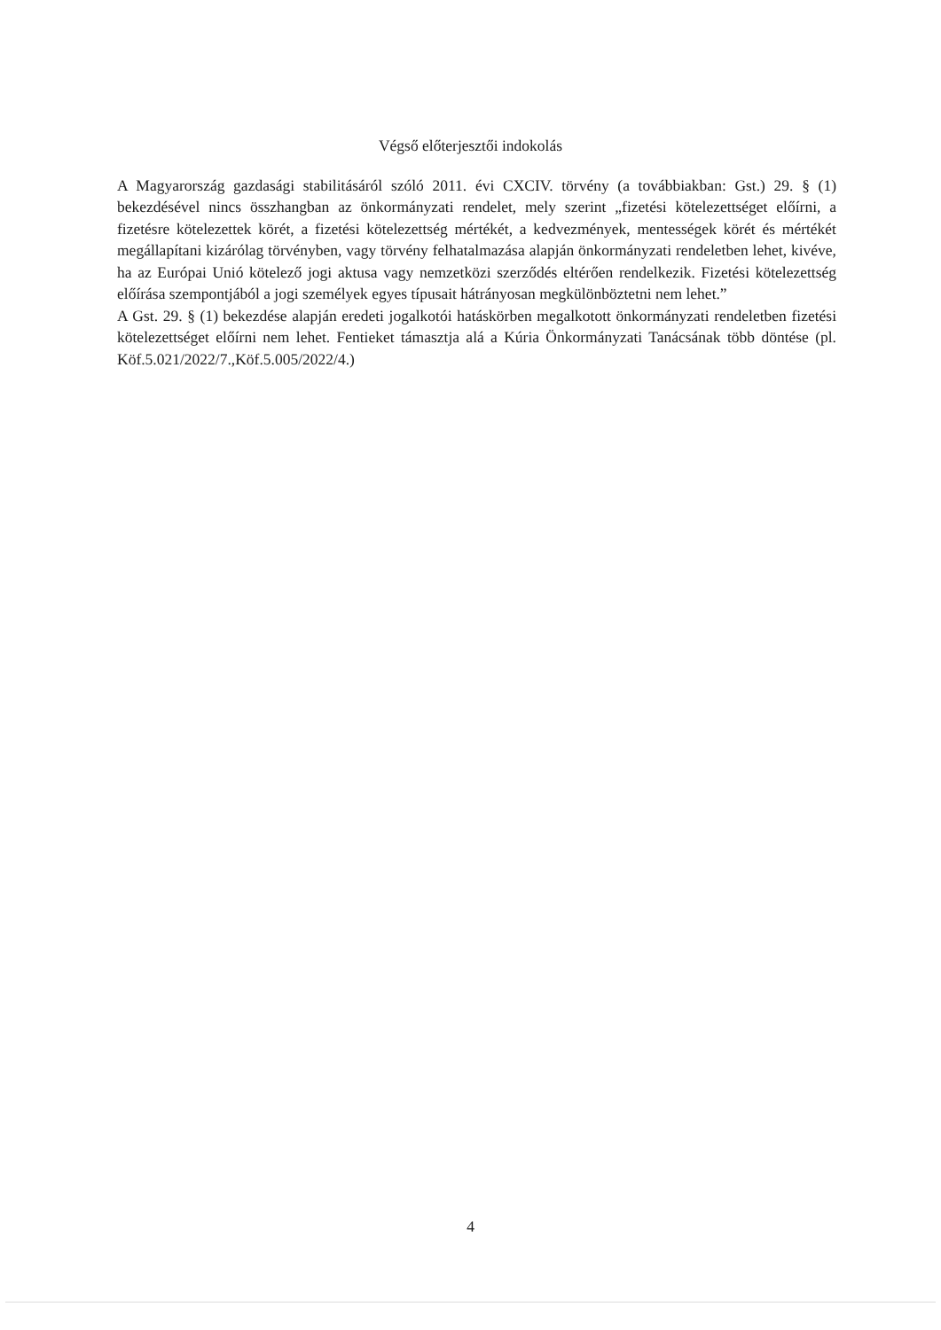Végső előterjesztői indokolás
A Magyarország gazdasági stabilitásáról szóló 2011. évi CXCIV. törvény (a továbbiakban: Gst.) 29. § (1) bekezdésével nincs összhangban az önkormányzati rendelet, mely szerint „fizetési kötelezettséget előírni, a fizetésre kötelezettek körét, a fizetési kötelezettség mértékét, a kedvezmények, mentességek körét és mértékét megállapítani kizárólag törvényben, vagy törvény felhatalmazása alapján önkormányzati rendeletben lehet, kivéve, ha az Európai Unió kötelező jogi aktusa vagy nemzetközi szerződés eltérően rendelkezik. Fizetési kötelezettség előírása szempontjából a jogi személyek egyes típusait hátrányosan megkülönböztetni nem lehet.”
A Gst. 29. § (1) bekezdése alapján eredeti jogalkotói hatáskörben megalkotott önkormányzati rendeletben fizetési kötelezettséget előírni nem lehet. Fentieket támasztja alá a Kúria Önkormányzati Tanácsának több döntése (pl. Köf.5.021/2022/7.,Köf.5.005/2022/4.)
4